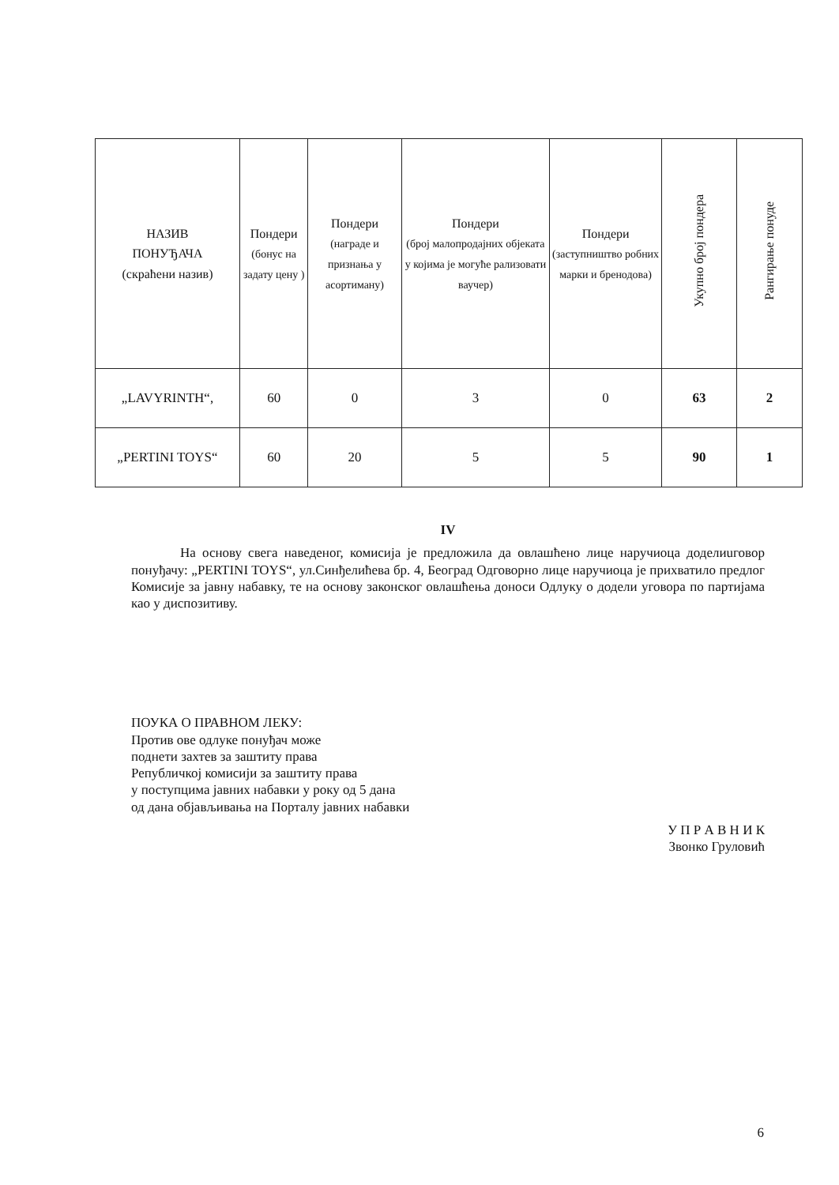| НАЗИВ ПОНУЂАЧА (скраћени назив) | Пондери (бонус на задату цену ) | Пондери (награде и признања у асортиману) | Пондери (број малопродајних објеката у којима је могуће рализовати ваучер) | Пондери (заступништво робних марки и бренодова) | Укупно број пондера | Рангирање понуде |
| --- | --- | --- | --- | --- | --- | --- |
| „LAVYRINTH“, | 60 | 0 | 3 | 0 | 63 | 2 |
| „PERTINI TOYS“ | 60 | 20 | 5 | 5 | 90 | 1 |
IV
На основу свега наведеног, комисија је предложила да овлашћено лице наручиоца доделиuговор понуђачу: „PERTINI TOYS“, ул.Синђелићева бр. 4, Београд Одговорно лице наручиоца је прихватило предлог Комисије за јавну набавку, те на основу законског овлашћења доноси Одлуку о додели уговора по партијама као у диспозитиву.
ПОУКА О ПРАВНОМ ЛЕКУ:
Против ове одлуке понуђач може
поднети захтев за заштиту права
Републичкој комисији за заштиту права
у поступцима јавних набавки у року од 5 дана
од дана објављивања на Порталу јавних набавки
У П Р А В Н И К
Звонко Груловић
6